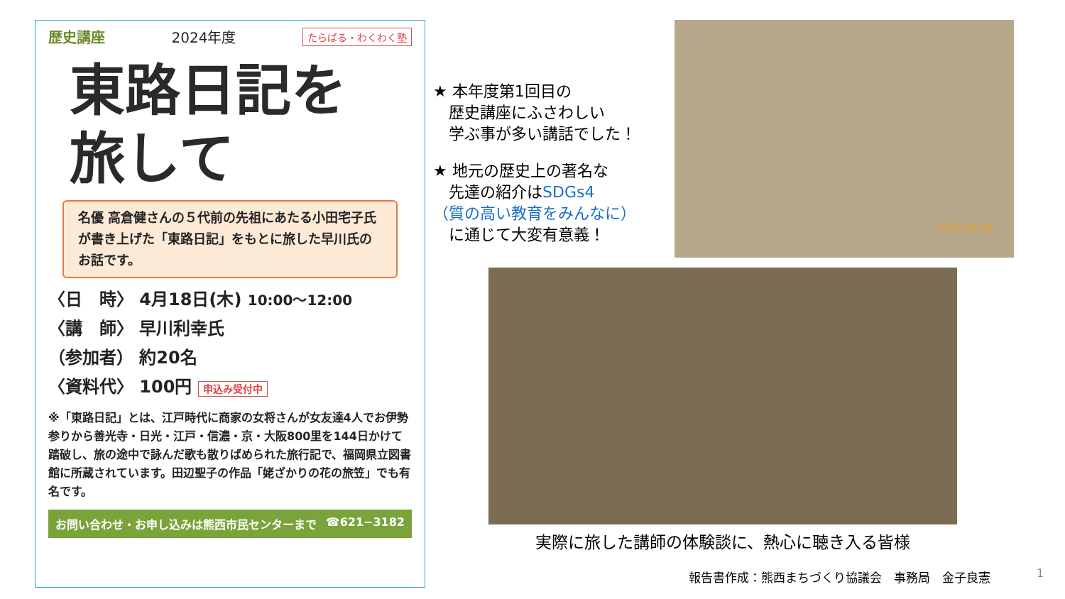歴史講座 2024年度 たらばる・わくわく塾
東路日記を
旅して
名優 高倉健さんの５代前の先祖にあたる小田宅子氏が書き上げた「東路日記」をもとに旅した早川氏のお話です。
〈日　時〉 4月18日(木) 10:00〜12:00
〈講　師〉 早川利幸氏
（参加者） 約20名
〈資料代〉 100円 申込み受付中
※「東路日記」とは、江戸時代に商家の女将さんが女友達4人でお伊勢参りから善光寺・日光・江戸・信濃・京・大阪800里を144日かけて踏破し、旅の途中で詠んだ歌も散りばめられた旅行記で、福岡県立図書館に所蔵されています。田辺聖子の作品「姥ざかりの花の旅笠」でも有名です。
お問い合わせ・お申し込みは熊西市民センターまで ☎621−3182
★ 本年度第1回目の
　歴史講座にふさわしい
　学ぶ事が多い講話でした！
★ 地元の歴史上の著名な
　先達の紹介はSDGs4
（質の高い教育をみんなに）
　に通じて大変有意義！
2024/04/18
実際に旅した講師の体験談に、熱心に聴き入る皆様
報告書作成：熊西まちづくり協議会　事務局　金子良憲
1